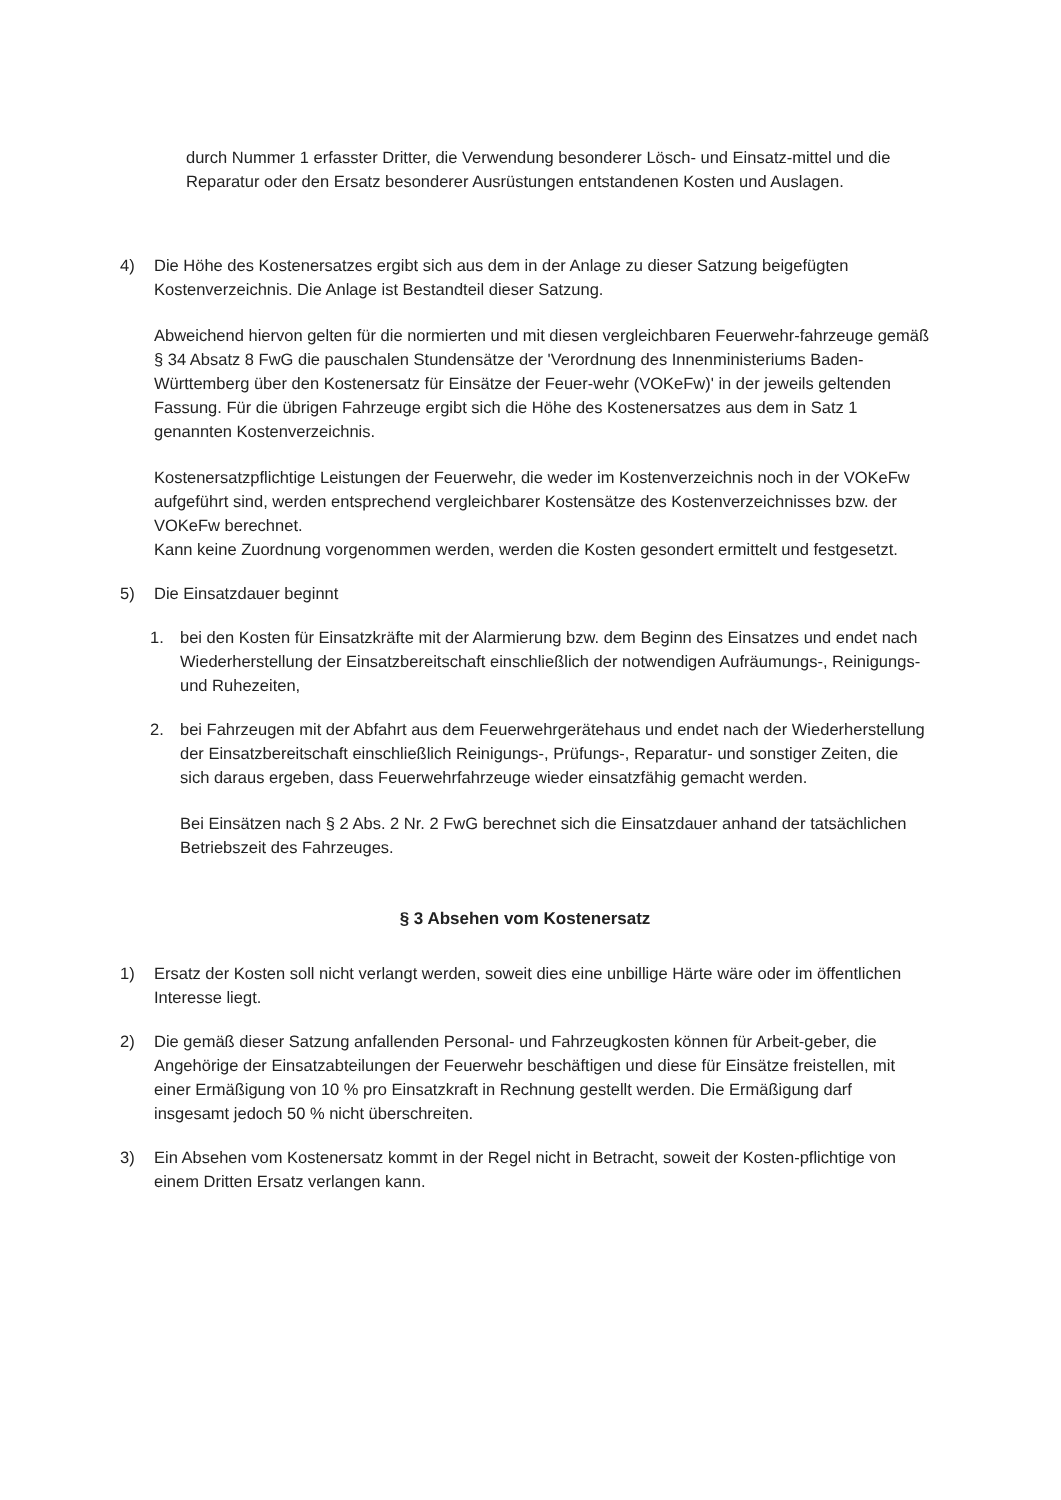durch Nummer 1 erfasster Dritter, die Verwendung besonderer Lösch- und Einsatz-mittel und die Reparatur oder den Ersatz besonderer Ausrüstungen entstandenen Kosten und Auslagen.
4) Die Höhe des Kostenersatzes ergibt sich aus dem in der Anlage zu dieser Satzung beigefügten Kostenverzeichnis. Die Anlage ist Bestandteil dieser Satzung.
Abweichend hiervon gelten für die normierten und mit diesen vergleichbaren Feuerwehr-fahrzeuge gemäß § 34 Absatz 8 FwG die pauschalen Stundensätze der 'Verordnung des Innenministeriums Baden-Württemberg über den Kostenersatz für Einsätze der Feuer-wehr (VOKeFw)' in der jeweils geltenden Fassung. Für die übrigen Fahrzeuge ergibt sich die Höhe des Kostenersatzes aus dem in Satz 1 genannten Kostenverzeichnis.
Kostenersatzpflichtige Leistungen der Feuerwehr, die weder im Kostenverzeichnis noch in der VOKeFw aufgeführt sind, werden entsprechend vergleichbarer Kostensätze des Kostenverzeichnisses bzw. der VOKeFw berechnet.
Kann keine Zuordnung vorgenommen werden, werden die Kosten gesondert ermittelt und festgesetzt.
5) Die Einsatzdauer beginnt
1. bei den Kosten für Einsatzkräfte mit der Alarmierung bzw. dem Beginn des Einsatzes und endet nach Wiederherstellung der Einsatzbereitschaft einschließlich der notwendigen Aufräumungs-, Reinigungs- und Ruhezeiten,
2. bei Fahrzeugen mit der Abfahrt aus dem Feuerwehrgerätehaus und endet nach der Wiederherstellung der Einsatzbereitschaft einschließlich Reinigungs-, Prüfungs-, Reparatur- und sonstiger Zeiten, die sich daraus ergeben, dass Feuerwehrfahrzeuge wieder einsatzfähig gemacht werden.
Bei Einsätzen nach § 2 Abs. 2 Nr. 2 FwG berechnet sich die Einsatzdauer anhand der tatsächlichen Betriebszeit des Fahrzeuges.
§ 3 Absehen vom Kostenersatz
1) Ersatz der Kosten soll nicht verlangt werden, soweit dies eine unbillige Härte wäre oder im öffentlichen Interesse liegt.
2) Die gemäß dieser Satzung anfallenden Personal- und Fahrzeugkosten können für Arbeit-geber, die Angehörige der Einsatzabteilungen der Feuerwehr beschäftigen und diese für Einsätze freistellen, mit einer Ermäßigung von 10 % pro Einsatzkraft in Rechnung gestellt werden. Die Ermäßigung darf insgesamt jedoch 50 % nicht überschreiten.
3) Ein Absehen vom Kostenersatz kommt in der Regel nicht in Betracht, soweit der Kosten-pflichtige von einem Dritten Ersatz verlangen kann.